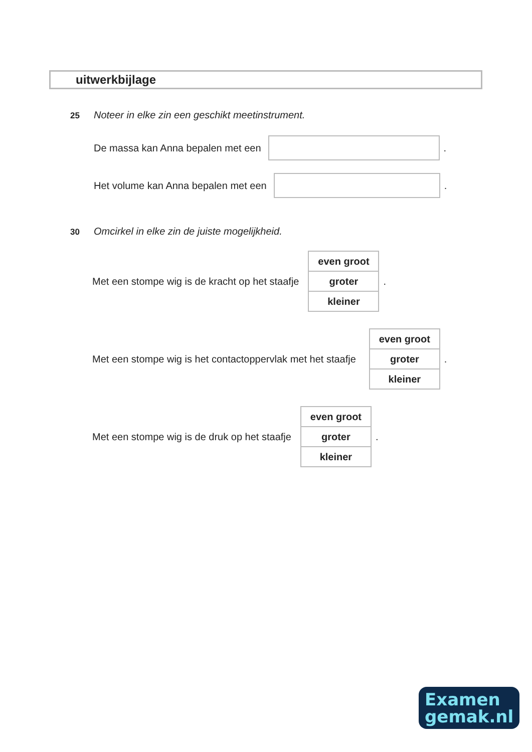uitwerkbijlage
25 Noteer in elke zin een geschikt meetinstrument.
De massa kan Anna bepalen met een
.
Het volume kan Anna bepalen met een
.
30 Omcirkel in elke zin de juiste mogelijkheid.
Met een stompe wig is de kracht op het staafje
| even groot |
| groter |
| kleiner |
.
Met een stompe wig is het contactoppervlak met het staafje
| even groot |
| groter |
| kleiner |
.
Met een stompe wig is de druk op het staafje
| even groot |
| groter |
| kleiner |
.
Examen
gemak.nl